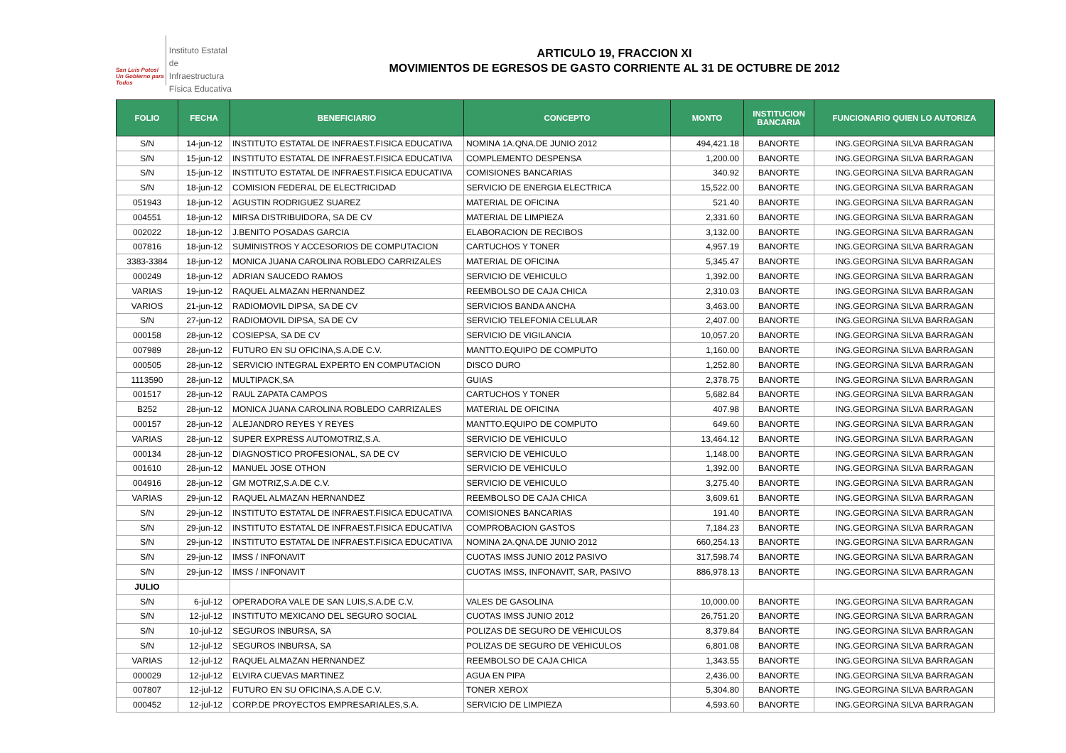San Luis Potosí
Un Gobierno para Todos
Instituto Estatal
de Infraestructura
Física Educativa
ARTICULO 19, FRACCION XI
MOVIMIENTOS DE EGRESOS DE GASTO CORRIENTE AL 31 DE OCTUBRE DE 2012
| FOLIO | FECHA | BENEFICIARIO | CONCEPTO | MONTO | INSTITUCION BANCARIA | FUNCIONARIO QUIEN LO AUTORIZA |
| --- | --- | --- | --- | --- | --- | --- |
| S/N | 14-jun-12 | INSTITUTO ESTATAL DE INFRAEST.FISICA EDUCATIVA | NOMINA 1A.QNA.DE JUNIO 2012 | 494,421.18 | BANORTE | ING.GEORGINA SILVA BARRAGAN |
| S/N | 15-jun-12 | INSTITUTO ESTATAL DE INFRAEST.FISICA EDUCATIVA | COMPLEMENTO DESPENSA | 1,200.00 | BANORTE | ING.GEORGINA SILVA BARRAGAN |
| S/N | 15-jun-12 | INSTITUTO ESTATAL DE INFRAEST.FISICA EDUCATIVA | COMISIONES BANCARIAS | 340.92 | BANORTE | ING.GEORGINA SILVA BARRAGAN |
| S/N | 18-jun-12 | COMISION FEDERAL DE ELECTRICIDAD | SERVICIO DE ENERGIA ELECTRICA | 15,522.00 | BANORTE | ING.GEORGINA SILVA BARRAGAN |
| 051943 | 18-jun-12 | AGUSTIN RODRIGUEZ SUAREZ | MATERIAL DE OFICINA | 521.40 | BANORTE | ING.GEORGINA SILVA BARRAGAN |
| 004551 | 18-jun-12 | MIRSA DISTRIBUIDORA, SA DE CV | MATERIAL DE LIMPIEZA | 2,331.60 | BANORTE | ING.GEORGINA SILVA BARRAGAN |
| 002022 | 18-jun-12 | J.BENITO POSADAS GARCIA | ELABORACION DE RECIBOS | 3,132.00 | BANORTE | ING.GEORGINA SILVA BARRAGAN |
| 007816 | 18-jun-12 | SUMINISTROS Y ACCESORIOS DE COMPUTACION | CARTUCHOS Y TONER | 4,957.19 | BANORTE | ING.GEORGINA SILVA BARRAGAN |
| 3383-3384 | 18-jun-12 | MONICA JUANA CAROLINA ROBLEDO CARRIZALES | MATERIAL DE OFICINA | 5,345.47 | BANORTE | ING.GEORGINA SILVA BARRAGAN |
| 000249 | 18-jun-12 | ADRIAN SAUCEDO RAMOS | SERVICIO DE VEHICULO | 1,392.00 | BANORTE | ING.GEORGINA SILVA BARRAGAN |
| VARIAS | 19-jun-12 | RAQUEL ALMAZAN HERNANDEZ | REEMBOLSO DE CAJA CHICA | 2,310.03 | BANORTE | ING.GEORGINA SILVA BARRAGAN |
| VARIOS | 21-jun-12 | RADIOMOVIL DIPSA, SA DE CV | SERVICIOS BANDA ANCHA | 3,463.00 | BANORTE | ING.GEORGINA SILVA BARRAGAN |
| S/N | 27-jun-12 | RADIOMOVIL DIPSA, SA DE CV | SERVICIO TELEFONIA CELULAR | 2,407.00 | BANORTE | ING.GEORGINA SILVA BARRAGAN |
| 000158 | 28-jun-12 | COSIEPSA, SA DE CV | SERVICIO DE VIGILANCIA | 10,057.20 | BANORTE | ING.GEORGINA SILVA BARRAGAN |
| 007989 | 28-jun-12 | FUTURO EN SU OFICINA,S.A.DE C.V. | MANTTO.EQUIPO DE COMPUTO | 1,160.00 | BANORTE | ING.GEORGINA SILVA BARRAGAN |
| 000505 | 28-jun-12 | SERVICIO INTEGRAL EXPERTO EN COMPUTACION | DISCO DURO | 1,252.80 | BANORTE | ING.GEORGINA SILVA BARRAGAN |
| 1113590 | 28-jun-12 | MULTIPACK,SA | GUIAS | 2,378.75 | BANORTE | ING.GEORGINA SILVA BARRAGAN |
| 001517 | 28-jun-12 | RAUL ZAPATA CAMPOS | CARTUCHOS Y TONER | 5,682.84 | BANORTE | ING.GEORGINA SILVA BARRAGAN |
| B252 | 28-jun-12 | MONICA JUANA CAROLINA ROBLEDO CARRIZALES | MATERIAL DE OFICINA | 407.98 | BANORTE | ING.GEORGINA SILVA BARRAGAN |
| 000157 | 28-jun-12 | ALEJANDRO REYES Y REYES | MANTTO.EQUIPO DE COMPUTO | 649.60 | BANORTE | ING.GEORGINA SILVA BARRAGAN |
| VARIAS | 28-jun-12 | SUPER EXPRESS AUTOMOTRIZ,S.A. | SERVICIO DE VEHICULO | 13,464.12 | BANORTE | ING.GEORGINA SILVA BARRAGAN |
| 000134 | 28-jun-12 | DIAGNOSTICO PROFESIONAL, SA DE CV | SERVICIO DE VEHICULO | 1,148.00 | BANORTE | ING.GEORGINA SILVA BARRAGAN |
| 001610 | 28-jun-12 | MANUEL JOSE OTHON | SERVICIO DE VEHICULO | 1,392.00 | BANORTE | ING.GEORGINA SILVA BARRAGAN |
| 004916 | 28-jun-12 | GM MOTRIZ,S.A.DE C.V. | SERVICIO DE VEHICULO | 3,275.40 | BANORTE | ING.GEORGINA SILVA BARRAGAN |
| VARIAS | 29-jun-12 | RAQUEL ALMAZAN HERNANDEZ | REEMBOLSO DE CAJA CHICA | 3,609.61 | BANORTE | ING.GEORGINA SILVA BARRAGAN |
| S/N | 29-jun-12 | INSTITUTO ESTATAL DE INFRAEST.FISICA EDUCATIVA | COMISIONES BANCARIAS | 191.40 | BANORTE | ING.GEORGINA SILVA BARRAGAN |
| S/N | 29-jun-12 | INSTITUTO ESTATAL DE INFRAEST.FISICA EDUCATIVA | COMPROBACION GASTOS | 7,184.23 | BANORTE | ING.GEORGINA SILVA BARRAGAN |
| S/N | 29-jun-12 | INSTITUTO ESTATAL DE INFRAEST.FISICA EDUCATIVA | NOMINA 2A.QNA.DE JUNIO 2012 | 660,254.13 | BANORTE | ING.GEORGINA SILVA BARRAGAN |
| S/N | 29-jun-12 | IMSS / INFONAVIT | CUOTAS IMSS JUNIO 2012 PASIVO | 317,598.74 | BANORTE | ING.GEORGINA SILVA BARRAGAN |
| S/N | 29-jun-12 | IMSS / INFONAVIT | CUOTAS IMSS, INFONAVIT, SAR, PASIVO | 886,978.13 | BANORTE | ING.GEORGINA SILVA BARRAGAN |
| JULIO | | | | | | |
| S/N | 6-jul-12 | OPERADORA VALE DE SAN LUIS,S.A.DE C.V. | VALES DE GASOLINA | 10,000.00 | BANORTE | ING.GEORGINA SILVA BARRAGAN |
| S/N | 12-jul-12 | INSTITUTO MEXICANO DEL SEGURO SOCIAL | CUOTAS IMSS JUNIO 2012 | 26,751.20 | BANORTE | ING.GEORGINA SILVA BARRAGAN |
| S/N | 10-jul-12 | SEGUROS INBURSA, SA | POLIZAS DE SEGURO DE VEHICULOS | 8,379.84 | BANORTE | ING.GEORGINA SILVA BARRAGAN |
| S/N | 12-jul-12 | SEGUROS INBURSA, SA | POLIZAS DE SEGURO DE VEHICULOS | 6,801.08 | BANORTE | ING.GEORGINA SILVA BARRAGAN |
| VARIAS | 12-jul-12 | RAQUEL ALMAZAN HERNANDEZ | REEMBOLSO DE CAJA CHICA | 1,343.55 | BANORTE | ING.GEORGINA SILVA BARRAGAN |
| 000029 | 12-jul-12 | ELVIRA CUEVAS MARTINEZ | AGUA EN PIPA | 2,436.00 | BANORTE | ING.GEORGINA SILVA BARRAGAN |
| 007807 | 12-jul-12 | FUTURO EN SU OFICINA,S.A.DE C.V. | TONER XEROX | 5,304.80 | BANORTE | ING.GEORGINA SILVA BARRAGAN |
| 000452 | 12-jul-12 | CORP.DE PROYECTOS EMPRESARIALES,S.A. | SERVICIO DE LIMPIEZA | 4,593.60 | BANORTE | ING.GEORGINA SILVA BARRAGAN |